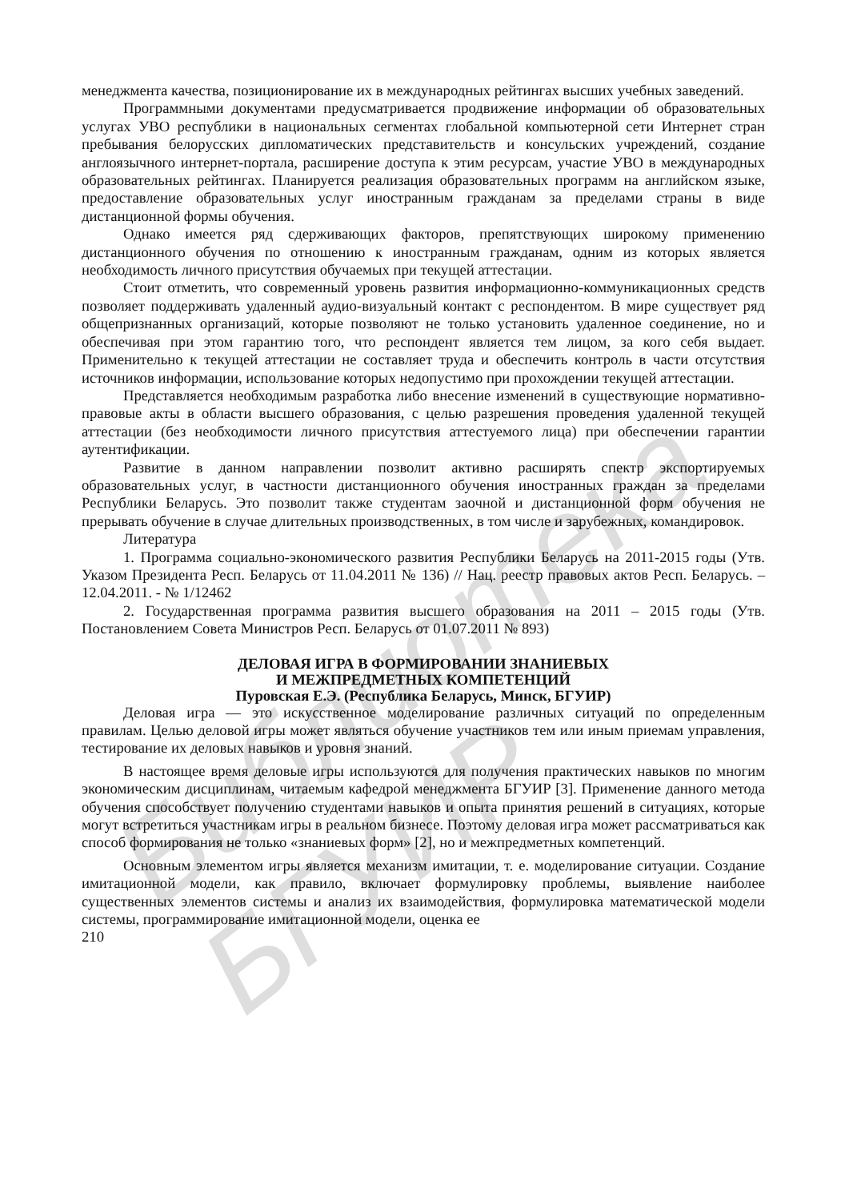Библиотека БГУИР
менеджмента качества, позиционирование их в международных рейтингах высших учебных заведений.
Программными документами предусматривается продвижение информации об образовательных услугах УВО республики в национальных сегментах глобальной компьютерной сети Интернет стран пребывания белорусских дипломатических представительств и консульских учреждений, создание англоязычного интернет-портала, расширение доступа к этим ресурсам, участие УВО в международных образовательных рейтингах. Планируется реализация образовательных программ на английском языке, предоставление образовательных услуг иностранным гражданам за пределами страны в виде дистанционной формы обучения.
Однако имеется ряд сдерживающих факторов, препятствующих широкому применению дистанционного обучения по отношению к иностранным гражданам, одним из которых является необходимость личного присутствия обучаемых при текущей аттестации.
Стоит отметить, что современный уровень развития информационно-коммуникационных средств позволяет поддерживать удаленный аудио-визуальный контакт с респондентом. В мире существует ряд общепризнанных организаций, которые позволяют не только установить удаленное соединение, но и обеспечивая при этом гарантию того, что респондент является тем лицом, за кого себя выдает. Применительно к текущей аттестации не составляет труда и обеспечить контроль в части отсутствия источников информации, использование которых недопустимо при прохождении текущей аттестации.
Представляется необходимым разработка либо внесение изменений в существующие нормативно-правовые акты в области высшего образования, с целью разрешения проведения удаленной текущей аттестации (без необходимости личного присутствия аттестуемого лица) при обеспечении гарантии аутентификации.
Развитие в данном направлении позволит активно расширять спектр экспортируемых образовательных услуг, в частности дистанционного обучения иностранных граждан за пределами Республики Беларусь. Это позволит также студентам заочной и дистанционной форм обучения не прерывать обучение в случае длительных производственных, в том числе и зарубежных, командировок.
Литература
1. Программа социально-экономического развития Республики Беларусь на 2011-2015 годы (Утв. Указом Президента Респ. Беларусь от 11.04.2011 № 136) // Нац. реестр правовых актов Респ. Беларусь. – 12.04.2011. - № 1/12462
2. Государственная программа развития высшего образования на 2011 – 2015 годы (Утв. Постановлением Совета Министров Респ. Беларусь от 01.07.2011 № 893)
ДЕЛОВАЯ ИГРА В ФОРМИРОВАНИИ ЗНАНИЕВЫХ
И МЕЖПРЕДМЕТНЫХ КОМПЕТЕНЦИЙ
Пуровская Е.Э. (Республика Беларусь, Минск, БГУИР)
Деловая игра — это искусственное моделирование различных ситуаций по определенным правилам. Целью деловой игры может являться обучение участников тем или иным приемам управления, тестирование их деловых навыков и уровня знаний.
В настоящее время деловые игры используются для получения практических навыков по многим экономическим дисциплинам, читаемым кафедрой менеджмента БГУИР [3]. Применение данного метода обучения способствует получению студентами навыков и опыта принятия решений в ситуациях, которые могут встретиться участникам игры в реальном бизнесе. Поэтому деловая игра может рассматриваться как способ формирования не только «знаниевых форм» [2], но и межпредметных компетенций.
Основным элементом игры является механизм имитации, т. е. моделирование ситуации. Создание имитационной модели, как правило, включает формулировку проблемы, выявление наиболее существенных элементов системы и анализ их взаимодействия, формулировка математической модели системы, программирование имитационной модели, оценка ее
210